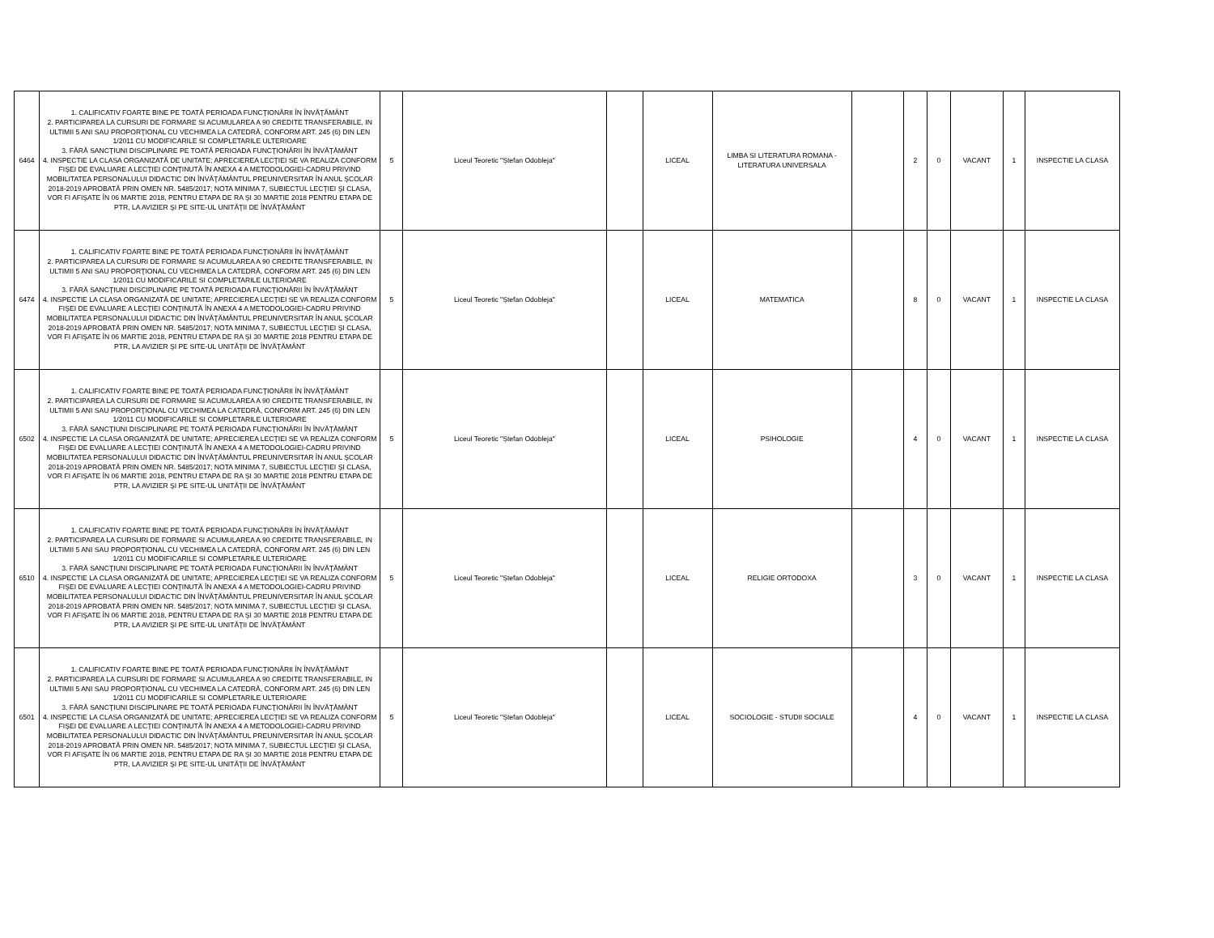| 6464 | 1. CALIFICATIV FOARTE BINE PE TOATĂ PERIOADA FUNCŢIONĂRII ÎN ÎNVĂŢĂMÂNT 2. PARTICIPAREA LA CURSURI DE FORMARE SI ACUMULAREA A 90 CREDITE TRANSFERABILE, IN ULTIMII 5 ANI SAU PROPORŢIONAL CU VECHIMEA LA CATEDRĂ, CONFORM ART. 245 (6) DIN LEN 1/2011 CU MODIFICARILE SI COMPLETARILE ULTERIOARE 3. FĂRĂ SANCŢIUNI DISCIPLINARE PE TOATĂ PERIOADA FUNCŢIONĂRII ÎN ÎNVĂŢĂMÂNT 4. INSPECTIE LA CLASA ORGANIZATĂ DE UNITATE; APRECIEREA LECŢIEI SE VA REALIZA CONFORM FIŞEI DE EVALUARE A LECŢIEI CONŢINUTĂ ÎN ANEXA 4 A METODOLOGIEI-CADRU PRIVIND MOBILITATEA PERSONALULUI DIDACTIC DIN ÎNVĂŢĂMÂNTUL PREUNIVERSITAR ÎN ANUL ŞCOLAR 2018-2019 APROBATĂ PRIN OMEN NR. 5485/2017; NOTA MINIMA 7, SUBIECTUL LECŢIEI ŞI CLASA, VOR FI AFIŞATE ÎN 06 MARTIE 2018, PENTRU ETAPA DE RA ŞI 30 MARTIE 2018 PENTRU ETAPA DE PTR, LA AVIZIER ŞI PE SITE-UL UNITĂŢII DE ÎNVĂŢĂMÂNT | 5 | Liceul Teoretic "Ștefan Odobleja" | | LICEAL | LIMBA SI LITERATURA ROMANA - LITERATURA UNIVERSALA | | 2 | 0 | VACANT | 1 | INSPECTIE LA CLASA |
| 6474 | 1. CALIFICATIV FOARTE BINE PE TOATĂ PERIOADA FUNCŢIONĂRII ÎN ÎNVĂŢĂMÂNT 2. PARTICIPAREA LA CURSURI DE FORMARE SI ACUMULAREA A 90 CREDITE TRANSFERABILE, IN ULTIMII 5 ANI SAU PROPORŢIONAL CU VECHIMEA LA CATEDRĂ, CONFORM ART. 245 (6) DIN LEN 1/2011 CU MODIFICARILE SI COMPLETARILE ULTERIOARE 3. FĂRĂ SANCŢIUNI DISCIPLINARE PE TOATĂ PERIOADA FUNCŢIONĂRII ÎN ÎNVĂŢĂMÂNT 4. INSPECTIE LA CLASA ORGANIZATĂ DE UNITATE; APRECIEREA LECŢIEI SE VA REALIZA CONFORM FIŞEI DE EVALUARE A LECŢIEI CONŢINUTĂ ÎN ANEXA 4 A METODOLOGIEI-CADRU PRIVIND MOBILITATEA PERSONALULUI DIDACTIC DIN ÎNVĂŢĂMÂNTUL PREUNIVERSITAR ÎN ANUL ŞCOLAR 2018-2019 APROBATĂ PRIN OMEN NR. 5485/2017; NOTA MINIMA 7, SUBIECTUL LECŢIEI ŞI CLASA, VOR FI AFIŞATE ÎN 06 MARTIE 2018, PENTRU ETAPA DE RA ŞI 30 MARTIE 2018 PENTRU ETAPA DE PTR, LA AVIZIER ŞI PE SITE-UL UNITĂŢII DE ÎNVĂŢĂMÂNT | 5 | Liceul Teoretic "Ștefan Odobleja" | | LICEAL | MATEMATICA | | 8 | 0 | VACANT | 1 | INSPECTIE LA CLASA |
| 6502 | 1. CALIFICATIV FOARTE BINE PE TOATĂ PERIOADA FUNCŢIONĂRII ÎN ÎNVĂŢĂMÂNT 2. PARTICIPAREA LA CURSURI DE FORMARE SI ACUMULAREA A 90 CREDITE TRANSFERABILE, IN ULTIMII 5 ANI SAU PROPORŢIONAL CU VECHIMEA LA CATEDRĂ, CONFORM ART. 245 (6) DIN LEN 1/2011 CU MODIFICARILE SI COMPLETARILE ULTERIOARE 3. FĂRĂ SANCŢIUNI DISCIPLINARE PE TOATĂ PERIOADA FUNCŢIONĂRII ÎN ÎNVĂŢĂMÂNT 4. INSPECTIE LA CLASA ORGANIZATĂ DE UNITATE; APRECIEREA LECŢIEI SE VA REALIZA CONFORM FIŞEI DE EVALUARE A LECŢIEI CONŢINUTĂ ÎN ANEXA 4 A METODOLOGIEI-CADRU PRIVIND MOBILITATEA PERSONALULUI DIDACTIC DIN ÎNVĂŢĂMÂNTUL PREUNIVERSITAR ÎN ANUL ŞCOLAR 2018-2019 APROBATĂ PRIN OMEN NR. 5485/2017; NOTA MINIMA 7, SUBIECTUL LECŢIEI ŞI CLASA, VOR FI AFIŞATE ÎN 06 MARTIE 2018, PENTRU ETAPA DE RA ŞI 30 MARTIE 2018 PENTRU ETAPA DE PTR, LA AVIZIER ŞI PE SITE-UL UNITĂŢII DE ÎNVĂŢĂMÂNT | 5 | Liceul Teoretic "Ștefan Odobleja" | | LICEAL | PSIHOLOGIE | | 4 | 0 | VACANT | 1 | INSPECTIE LA CLASA |
| 6510 | 1. CALIFICATIV FOARTE BINE PE TOATĂ PERIOADA FUNCŢIONĂRII ÎN ÎNVĂŢĂMÂNT 2. PARTICIPAREA LA CURSURI DE FORMARE SI ACUMULAREA A 90 CREDITE TRANSFERABILE, IN ULTIMII 5 ANI SAU PROPORŢIONAL CU VECHIMEA LA CATEDRĂ, CONFORM ART. 245 (6) DIN LEN 1/2011 CU MODIFICARILE SI COMPLETARILE ULTERIOARE 3. FĂRĂ SANCŢIUNI DISCIPLINARE PE TOATĂ PERIOADA FUNCŢIONĂRII ÎN ÎNVĂŢĂMÂNT 4. INSPECTIE LA CLASA ORGANIZATĂ DE UNITATE; APRECIEREA LECŢIEI SE VA REALIZA CONFORM FIŞEI DE EVALUARE A LECŢIEI CONŢINUTĂ ÎN ANEXA 4 A METODOLOGIEI-CADRU PRIVIND MOBILITATEA PERSONALULUI DIDACTIC DIN ÎNVĂŢĂMÂNTUL PREUNIVERSITAR ÎN ANUL ŞCOLAR 2018-2019 APROBATĂ PRIN OMEN NR. 5485/2017; NOTA MINIMA 7, SUBIECTUL LECŢIEI ŞI CLASA, VOR FI AFIŞATE ÎN 06 MARTIE 2018, PENTRU ETAPA DE RA ŞI 30 MARTIE 2018 PENTRU ETAPA DE PTR, LA AVIZIER ŞI PE SITE-UL UNITĂŢII DE ÎNVĂŢĂMÂNT | 5 | Liceul Teoretic "Ștefan Odobleja" | | LICEAL | RELIGIE ORTODOXA | | 3 | 0 | VACANT | 1 | INSPECTIE LA CLASA |
| 6501 | 1. CALIFICATIV FOARTE BINE PE TOATĂ PERIOADA FUNCŢIONĂRII ÎN ÎNVĂŢĂMÂNT 2. PARTICIPAREA LA CURSURI DE FORMARE SI ACUMULAREA A 90 CREDITE TRANSFERABILE, IN ULTIMII 5 ANI SAU PROPORŢIONAL CU VECHIMEA LA CATEDRĂ, CONFORM ART. 245 (6) DIN LEN 1/2011 CU MODIFICARILE SI COMPLETARILE ULTERIOARE 3. FĂRĂ SANCŢIUNI DISCIPLINARE PE TOATĂ PERIOADA FUNCŢIONĂRII ÎN ÎNVĂŢĂMÂNT 4. INSPECTIE LA CLASA ORGANIZATĂ DE UNITATE; APRECIEREA LECŢIEI SE VA REALIZA CONFORM FIŞEI DE EVALUARE A LECŢIEI CONŢINUTĂ ÎN ANEXA 4 A METODOLOGIEI-CADRU PRIVIND MOBILITATEA PERSONALULUI DIDACTIC DIN ÎNVĂŢĂMÂNTUL PREUNIVERSITAR ÎN ANUL ŞCOLAR 2018-2019 APROBATĂ PRIN OMEN NR. 5485/2017; NOTA MINIMA 7, SUBIECTUL LECŢIEI ŞI CLASA, VOR FI AFIŞATE ÎN 06 MARTIE 2018, PENTRU ETAPA DE RA ŞI 30 MARTIE 2018 PENTRU ETAPA DE PTR, LA AVIZIER ŞI PE SITE-UL UNITĂŢII DE ÎNVĂŢĂMÂNT | 5 | Liceul Teoretic "Ștefan Odobleja" | | LICEAL | SOCIOLOGIE - STUDII SOCIALE | | 4 | 0 | VACANT | 1 | INSPECTIE LA CLASA |